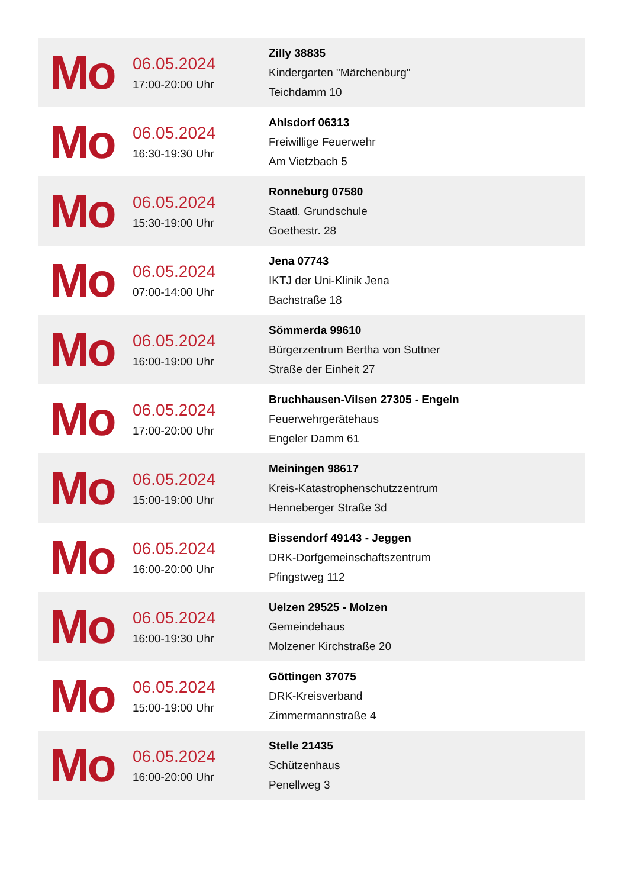| Mo | 06.05.2024 17:00-20:00 Uhr | Zilly 38835 Kindergarten "Märchenburg" Teichdamm 10 |
| Mo | 06.05.2024 16:30-19:30 Uhr | Ahlsdorf 06313 Freiwillige Feuerwehr Am Vietzbach 5 |
| Mo | 06.05.2024 15:30-19:00 Uhr | Ronneburg 07580 Staatl. Grundschule Goethestr. 28 |
| Mo | 06.05.2024 07:00-14:00 Uhr | Jena 07743 IKTJ der Uni-Klinik Jena Bachstraße 18 |
| Mo | 06.05.2024 16:00-19:00 Uhr | Sömmerda 99610 Bürgerzentrum Bertha von Suttner Straße der Einheit 27 |
| Mo | 06.05.2024 17:00-20:00 Uhr | Bruchhausen-Vilsen 27305 - Engeln Feuerwehrgerätehaus Engeler Damm 61 |
| Mo | 06.05.2024 15:00-19:00 Uhr | Meiningen 98617 Kreis-Katastrophenschutzzentrum Henneberger Straße 3d |
| Mo | 06.05.2024 16:00-20:00 Uhr | Bissendorf 49143 - Jeggen DRK-Dorfgemeinschaftszentrum Pfingstweg 112 |
| Mo | 06.05.2024 16:00-19:30 Uhr | Uelzen 29525 - Molzen Gemeindehaus Molzener Kirchstraße 20 |
| Mo | 06.05.2024 15:00-19:00 Uhr | Göttingen 37075 DRK-Kreisverband Zimmermannstraße 4 |
| Mo | 06.05.2024 16:00-20:00 Uhr | Stelle 21435 Schützenhaus Penellweg 3 |